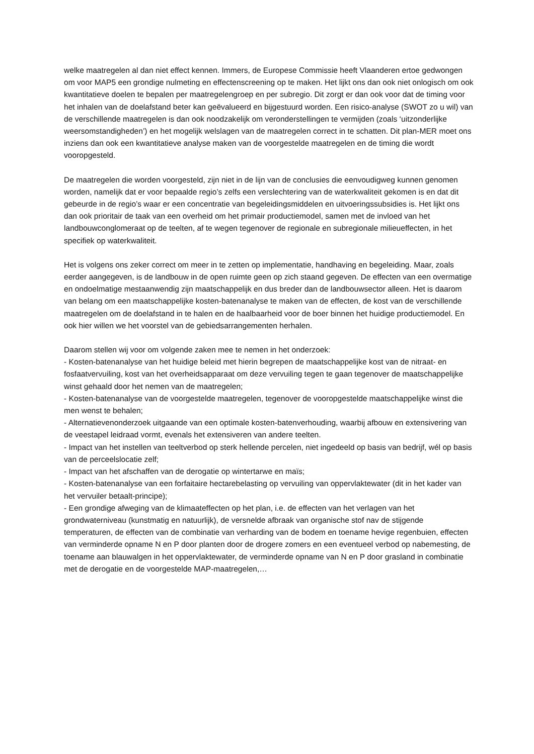welke maatregelen al dan niet effect kennen. Immers, de Europese Commissie heeft Vlaanderen ertoe gedwongen om voor MAP5 een grondige nulmeting en effectenscreening op te maken. Het lijkt ons dan ook niet onlogisch om ook kwantitatieve doelen te bepalen per maatregelengroep en per subregio. Dit zorgt er dan ook voor dat de timing voor het inhalen van de doelafstand beter kan geëvalueerd en bijgestuurd worden. Een risico-analyse (SWOT zo u wil) van de verschillende maatregelen is dan ook noodzakelijk om veronderstellingen te vermijden (zoals ‘uitzonderlijke weersomstandigheden’) en het mogelijk welslagen van de maatregelen correct in te schatten. Dit plan-MER moet ons inziens dan ook een kwantitatieve analyse maken van de voorgestelde maatregelen en de timing die wordt vooropgesteld.
De maatregelen die worden voorgesteld, zijn niet in de lijn van de conclusies die eenvoudigweg kunnen genomen worden, namelijk dat er voor bepaalde regio’s zelfs een verslechtering van de waterkwaliteit gekomen is en dat dit gebeurde in de regio’s waar er een concentratie van begeleidingsmiddelen en uitvoeringssubsidies is. Het lijkt ons dan ook prioritair de taak van een overheid om het primair productiemodel, samen met de invloed van het landbouwconglomeraat op de teelten, af te wegen tegenover de regionale en subregionale milieueffecten, in het specifiek op waterkwaliteit.
Het is volgens ons zeker correct om meer in te zetten op implementatie, handhaving en begeleiding. Maar, zoals eerder aangegeven, is de landbouw in de open ruimte geen op zich staand gegeven. De effecten van een overmatige en ondoelmatige mestaanwendig zijn maatschappelijk en dus breder dan de landbouwsector alleen. Het is daarom van belang om een maatschappelijke kosten-batenanalyse te maken van de effecten, de kost van de verschillende maatregelen om de doelafstand in te halen en de haalbaarheid voor de boer binnen het huidige productiemodel. En ook hier willen we het voorstel van de gebiedsarrangementen herhalen.
Daarom stellen wij voor om volgende zaken mee te nemen in het onderzoek:
- Kosten-batenanalyse van het huidige beleid met hierin begrepen de maatschappelijke kost van de nitraat- en fosfaatvervuiling, kost van het overheidsapparaat om deze vervuiling tegen te gaan tegenover de maatschappelijke winst gehaald door het nemen van de maatregelen;
- Kosten-batenanalyse van de voorgestelde maatregelen, tegenover de vooropgestelde maatschappelijke winst die men wenst te behalen;
- Alternatievenonderzoek uitgaande van een optimale kosten-batenverhouding, waarbij afbouw en extensivering van de veestapel leidraad vormt, evenals het extensiveren van andere teelten.
- Impact van het instellen van teeltverbod op sterk hellende percelen, niet ingedeeld op basis van bedrijf, wél op basis van de perceelslocatie zelf;
- Impact van het afschaffen van de derogatie op wintertarwe en maïs;
- Kosten-batenanalyse van een forfaitaire hectarebelasting op vervuiling van oppervlaktewater (dit in het kader van het vervuiler betaalt-principe);
- Een grondige afweging van de klimaateffecten op het plan, i.e. de effecten van het verlagen van het grondwaterniveau (kunstmatig en natuurlijk), de versnelde afbraak van organische stof nav de stijgende temperaturen, de effecten van de combinatie van verharding van de bodem en toename hevige regenbuien, effecten van verminderde opname N en P door planten door de drogere zomers en een eventueel verbod op nabemesting, de toename aan blauwalgen in het oppervlaktewater, de verminderde opname van N en P door grasland in combinatie met de derogatie en de voorgestelde MAP-maatregelen,…